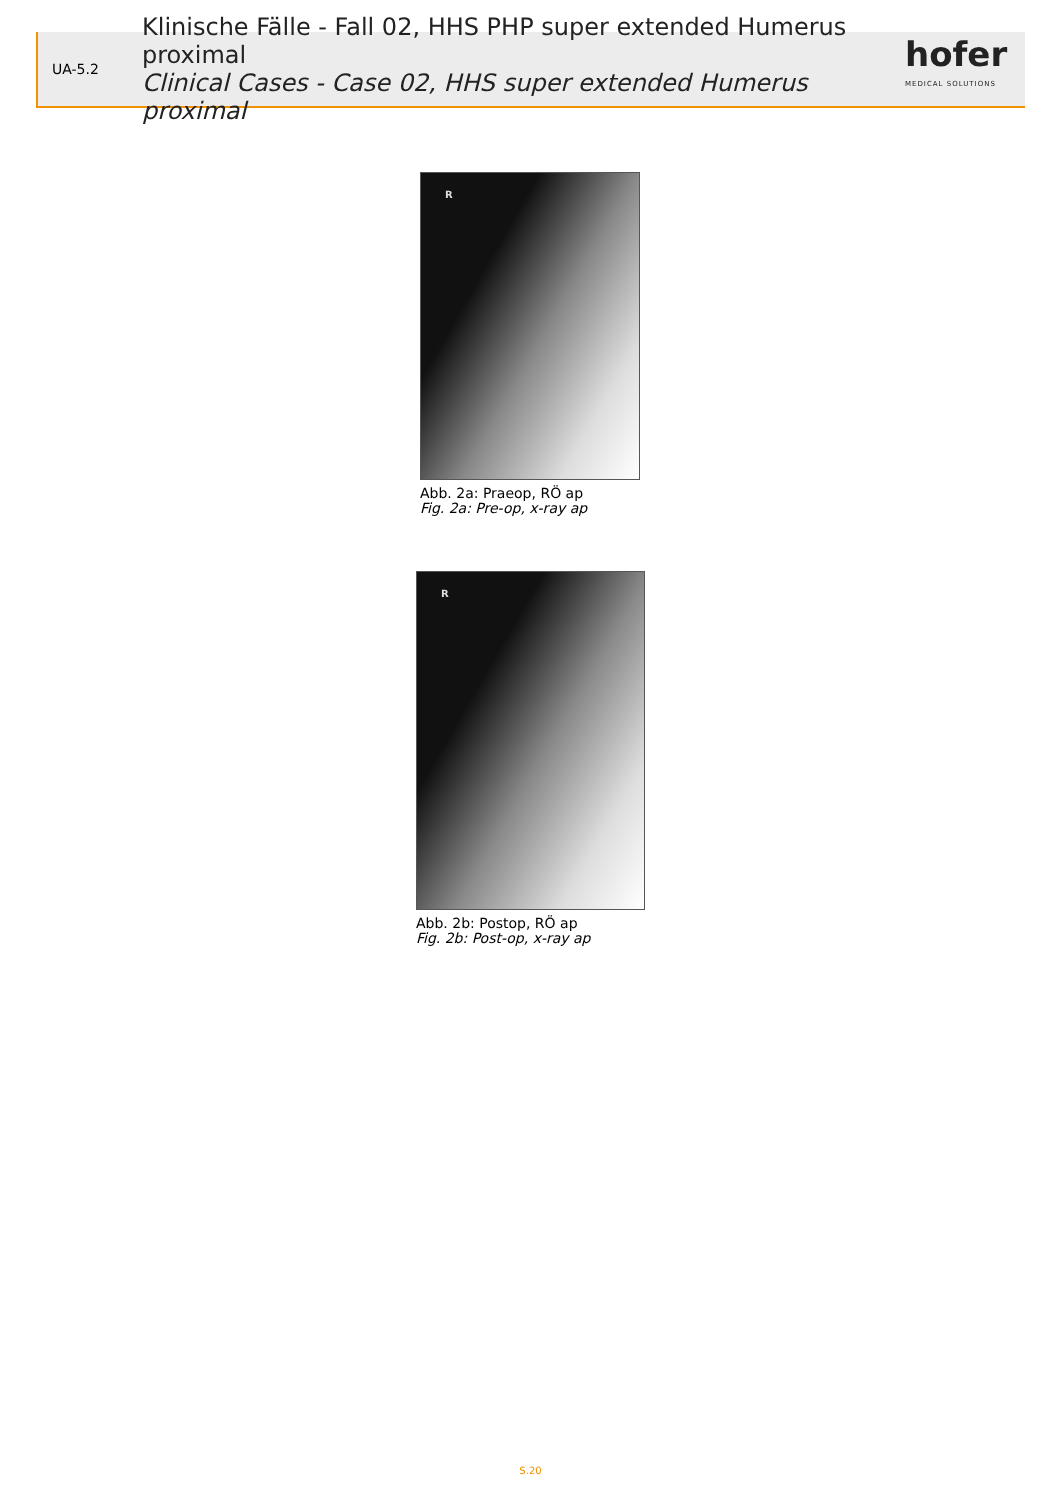UA-5.2
Klinische Fälle - Fall 02, HHS PHP super extended Humerus proximal
Clinical Cases - Case 02, HHS super extended Humerus proximal
hofer
MEDICAL SOLUTIONS
R
Abb. 2a: Praeop, RÖ ap
Fig. 2a: Pre-op, x-ray ap
R
Abb. 2b: Postop, RÖ ap
Fig. 2b: Post-op, x-ray ap
S.20